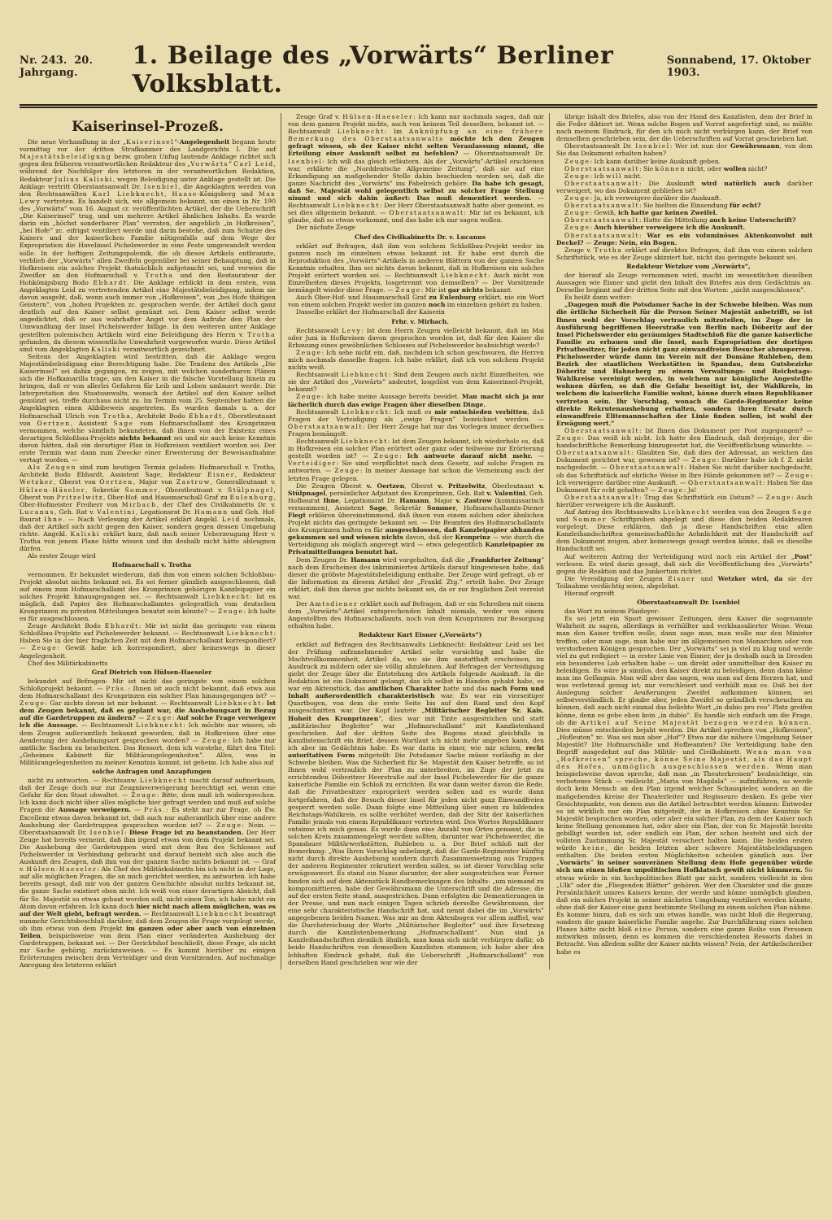Nr. 243. 20. Jahrgang. 1. Beilage des „Vorwärts“ Berliner Volksblatt. Sonnabend, 17. Oktober 1903.
Kaiserinsel-Prozeß.
Die neue Verhandlung in der „Kaiserinsel“-Angelegenheit begann heute vormittag vor der dritten Strafkammer des Landgerichts I. Die auf Majestätsbeleidigung bezw. groben Unfug lautende Anklage richtet sich gegen den früheren verantwortlichen Redakteur des „Vorwärts“ Carl Leid, während der Nachfolger des letzteren in der verantwortlichen Redaktion, Redakteur Julius Kaliski, wegen Beleidigung unter Anklage gestellt ist. Die Anklage vertritt Oberstaatsanwalt Dr. Isenbiel, die Angeklagten werden von den Rechtsanwälten Karl Liebknecht, Haase-Königsberg und Max Lewy vertreten. Es handelt sich, wie allgemein bekannt, um einen in Nr. 190 des „Vorwärts“ vom 16. August cr. veröffentlichten Artikel, der die Ueberschrift „Die Kaiserinsel“ trug, und um mehrere Artikel ähnlichen Inhalts. Es wurde darin ein „höchst sonderbarer Plan“ verraten, der angeblich „in Hofkreisen“, „bei Hofe“ zc. eifrigst ventiliert werde und darin bestehe, daß zum Schutze des Kaisers und der kaiserlichen Familie nötigenfalls auf dem Wege der Expropriation die Havelinsel Pichelswerder in eine Feste umgewandelt werden solle. In der heftigen Zeitungspolemik, die ob dieses Artikels entbrannte, verblieb der „Vorwärts“ allen Zweifeln gegenüber bei seiner Behauptung, daß in Hofkreisen ein solches Projekt thatsächlich aufgetaucht sei, und verwies die Zweifler an den Hofmarschall v. Trotha und den Restaurateur der Hohkönigsburg Bodo Ebhardt. Die Anklage erblickt in dem ersten, vom Angeklagten Leid zu vertretenden Artikel eine Majestätsbeleidigung, indem sie davon ausgeht, daß, wenn auch immer von „Hofkreisen“, von „bei Hofe thätigen Geistern“, von „hohen Projekten zc. gesprochen werde, der Artikel doch ganz deutlich auf den Kaiser selbst gemünzt sei. Dem Kaiser selbst werde angedichtet, daß er aus wahrhafter Angst vor dem Aufruhr den Plan der Umwandlung der Insel Pichelswerder billige. In den weiteren unter Anklage gestellten polemischen Artikeln wird eine Beleidigung des Herrn v. Trotha gefunden, da diesem wissentliche Unwahrheit vorgeworfen wurde. Diese Artikel sind vom Angeklagten Kaliski verantwortlich gezeichnet.
Seitens der Angeklagten wird bestritten, daß die Anklage wegen Majestätsbeleidigung eine Berechtigung habe. Die Tendenz des Artikels „Die Kaiserinsel“ sei dahin gegangen, zu zeigen, mit welchen sonderbaren Plänen sich die Hofkamarilla trage, um den Kaiser in die falsche Vorstellung hinein zu bringen, daß er von allerlei Gefahren für Leib und Leben umlauert werde. Die Interpretation des Staatsanwalts, wonach der Artikel auf den Kaiser selbst gemünzt sei, treffe durchaus nicht zu. Im Termin vom 25. September hatten die Angeklagten einen Alibibeweis angetreten. Es wurden damals u. a. der Hofmarschall Ulrich von Trotha, Architekt Bodo Ebhardt, Oberstleutnant von Oertzen, Assistent Sage vom Hofmarschallamt des Kronprinzen vernommen, welche sämtlich bekundeten, daß ihnen von der Existenz eines derartigen Schloßbau-Projekts nichts bekannt sei und sie auch keine Kenntnis davon hätten, daß ein derartiger Plan in Hofkreisen ventiliert worden sei. Der erste Termin war dann zum Zwecke einer Erweiterung der Beweisaufnahme vertagt worden. —
Als Zeugen sind zum heutigen Termin geladen: Hofmarschall v. Trotha, Architekt Bodo Ebhardt, Assistent Sage, Redakteur Eisner, Redakteur Wetzker, Oberst von Oertzen, Major von Zastrow, Generalleutnant v. Hülsen-Häseler, Sekretär Sommer, Oberstleutnant v. Stülpnagel, Oberst von Pritzelwitz, Ober-Hof- und Hausmarschall Graf zu Eulenburg, Ober-Hofmeister Freiherr von Mirbach, der Chef des Civilkabinetts Dr. v. Lucanus, Geh. Rat v. Valentini, Legationsrat Dr. Hamann und Geh. Hof-Baurat Ihne. — Nach Verlesung der Artikel erklärt Angekl. Leid nochmals, daß der Artikel sich nicht gegen den Kaiser, sondern gegen dessen Umgebung richte. Angekl. Kaliski erklärt kurz, daß nach seiner Ueberzeugung Herr v. Trotha von jenem Plane hätte wissen und ihn deshalb nicht hätte ableugnen dürfen.
Als erster Zeuge wird
Hofmarschall v. Trotha
vernommen. Er bekundet wiederum, daß ihm von einem solchen Schloßbau-Projekt absolut nichts bekannt sei. Es sei ferner gänzlich ausgeschlossen, daß auf einem zum Hofmarschallamt des Kronprinzen gehörigen Kanzleipapier ein solches Projekt hinausgegangen sei. — Rechtsanwalt Liebknecht: Ist es möglich, daß Papier des Hofmarschallamtes gelegentlich vom deutschen Kronprinzen zu privaten Mitteilungen benutzt sein könnte? — Zeuge: Ich halte es für ausgeschlossen.
Zeuge Architekt Bodo Ebhardt: Mir ist nicht das geringste von einem Schloßbau-Projekte auf Pichelswerder bekannt. — Rechtsanwalt Liebknecht: Haben Sie in der hier fraglichen Zeit mit dem Hofmarschallamt korrespondiert? — Zeuge: Gewiß habe ich korrespondiert, aber keineswegs in dieser Angelegenheit.
Chef des Militärkabinetts
Graf Dietrich von Hülsen-Haeseler
bekundet auf Befragen: Mir ist nicht das geringste von einem solchen Schloßprojekt bekannt. — Präs.: Ihnen ist auch nicht bekannt, daß etwa aus dem Hofmarschallamt des Kronprinzen ein solcher Plan hinausgegangen ist? — Zeuge: Gar nichts davon ist mir bekannt. — Rechtsanwalt Liebknecht: Ist dem Zeugen bekannt, daß es geplant war, die Aushebungsart in Bezug auf die Gardetruppen zu ändern? — Zeuge: Auf solche Frage verweigere ich die Aussage. — Rechtsanwalt Liebknecht: Ich möchte nur wissen, ob dem Zeugen außeramtlich bekannt geworden, daß in Hofkreisen über eine Aenderung der Aushebungsart gesprochen worden? — Zeuge: Ich habe nur amtliche Sachen zu bearbeiten. Das Ressort, dem ich vorstehe, führt den Titel: „Geheimes Kabinett für Militärangelegenheiten“. Alles, was in Militärangelegenheiten zu meiner Kenntnis kommt, ist geheim. Ich habe also auf
solche Anfragen und Anzapfungen
nicht zu antworten. — Rechtsanw. Liebknecht macht darauf aufmerksam, daß der Zeuge doch nur zur Zeugnisverweigerung berechtigt sei, wenn eine Gefahr für den Staat obwaltet. — Zeuge: Bitte, dem muß ich widersprechen. Ich kann doch nicht über alles mögliche hier gefragt werden und muß auf solche Fragen die Aussage verweigern. — Präs.: Es steht nur zur Frage, ob Ew. Excellenz etwas davon bekannt ist, daß auch nur außeramtlich über eine andere Aushebung der Gardetruppen gesprochen worden ist? — Zeuge: Nein. — Oberstaatsanwalt Dr. Isenbiel: Diese Frage ist zu beanstanden. Der Herr Zeuge hat bereits verneint, daß ihm irgend etwas von dem Projekt bekannt sei. Die Aushebung der Gardetruppen wird mit dem Bau des Schlosses auf Pichelswerder in Verbindung gebracht und darauf bezieht sich also auch die Auskunft des Zeugen, daß ihm von der ganzen Sache nichts bekannt ist. — Graf v. Hülsen-Haeseler: Als Chef des Militärkabinetts bin ich nicht in der Lage, auf alle möglichen Fragen, die an mich gerichtet werden, zu antworten. Ich habe bereits gesagt, daß mir von der ganzen Geschichte absolut nichts bekannt ist, die ganze Sache existiert eben nicht. Ich weiß von einer derartigen Absicht, daß für Se. Majestät so etwas gebaut werden soll, nicht einen Ton, ich habe nicht ein Atom davon erfahren. Ich kann doch hier nicht nach allem möglichen, was es auf der Welt giebt, befragt werden. — Rechtsanwalt Liebknecht beantragt nunmehr Gerichtsbeschluß darüber, daß dem Zeugen die Frage vorgelegt werde, ob ihm etwas von dem Projekt im ganzen oder aber auch von einzelnen Teilen, beispielsweise von dem Plan einer veränderten Aushebung der Gardetruppen, bekannt sei. — Der Gerichtshof beschließt, diese Frage, als nicht zur Sache gehörig, zurückzuweisen. — Es kommt hierüber zu einigen Erörterungen zwischen dem Verteidiger und dem Vorsitzenden. Auf nochmalige Anregung des letzteren erklärt
Zeuge Graf v. Hülsen-Haeseler: Ich kann nur nochmals sagen, daß mir von dem ganzen Projekt nichts, auch von keinem Teil desselben, bekannt ist. — Rechtsanwalt Liebknecht: Im Anknüpfung an eine frühere Bemerkung des Oberstaatsanwalts möchte ich den Zeugen gefragt wissen, ob der Kaiser nicht selten Veranlassung nimmt, die Erteilung einer Auskunft selbst zu befehlen? — Oberstaatsanwalt Dr. Isenbiel: Ich will das gleich erläutern. Als der „Vorwärts“-Artikel erschienen war, erklärte die „Norddeutsche Allgemeine Zeitung“, daß sie auf eine Erkundigung an maßgebender Stelle dahin beschieden worden sei, daß die ganze Nachricht des „Vorwärts“ ins Fabelreich gehöre. Da habe ich gesagt, daß Se. Majestät wohl gelegentlich selbst zu solcher Frage Stellung nimmt und sich dahin äußert: Das muß dementiert werden. — Rechtsanwalt Liebknecht: Der Herr Oberstaatsanwalt hatte aber gemeint, es sei dies allgemein bekannt. — Oberstaatsanwalt: Mir ist es bekannt, ich glaube, daß so etwas vorkommt, und das habe ich nur sagen wollen.
Der nächste Zeuge
Chef des Civilkabinetts Dr. v. Lucanus
erklärt auf Befragen, daß ihm von solchem Schloßbau-Projekt weder im ganzen noch im einzelnen etwas bekannt ist. Er habe erst durch die Reproduktion des „Vorwärts“-Artikels in anderen Blättern von der ganzen Sache Kenntnis erhalten. Ihm sei nichts davon bekannt, daß in Hofkreisen ein solches Projekt erörtert worden sei. — Rechtsanwalt Liebknecht: Auch nicht von Einzelheiten dieses Projekts, losgetrennt von demselben? — Der Vorsitzende bemängelt wieder diese Frage. — Zeuge: Mir ist gar nichts bekannt.
Auch Ober-Hof- und Hausmarschall Graf zu Eulenburg erklärt, nie ein Wort von einem solchen Projekt weder im ganzen noch im einzelnen gehört zu haben.
Dasselbe erklärt der Hofmarschall der Kaiserin
Frhr. v. Mirbach.
Rechtsanwalt Levy: Ist dem Herrn Zeugen vielleicht bekannt, daß im Mai oder Juni in Hofkreisen davon gesprochen worden ist, daß für den Kaiser die Erbauung eines gewöhnlichen Schlosses auf Pichelswerder beabsichtigt werde?
Zeuge: Ich sehe nicht ein, daß, nachdem ich schon geschworen, die Herren mich nochmals dasselbe fragen. Ich habe erklärt, daß ich von solchem Projekt nichts weiß.
Rechtsanwalt Liebknecht: Sind dem Zeugen auch nicht Einzelheiten, wie sie der Artikel des „Vorwärts“ andeutet, losgelöst von dem Kaiserinsel-Projekt, bekannt?
Zeuge: Ich habe meine Aussage bereits beeidet. Man macht sich ja nur lächerlich durch das ewige Fragen über dieselben Dinge.
Rechtsanwalt Liebknecht: Ich muß es mir entschieden verbitten, daß Fragen der Verteidigung als „ewige Fragen“ bezeichnet werden. — Oberstaatsanwalt: Der Herr Zeuge hat nur das Vorlegen immer derselben Fragen bemängelt.
Rechtsanwalt Liebknecht: Ist dem Zeugen bekannt, ich wiederhole es, daß in Hofkreisen ein solcher Plan erörtert oder ganz oder teilweise zur Erörterung gestellt worden ist? — Zeuge: Ich antworte darauf nicht mehr. — Verteidiger: Sie sind verpflichtet nach dem Gesetz, auf solche Fragen zu antworten. — Zeuge: In meiner Aussage hat schon die Verneinung auch der letzten Frage gelegen.
Die Zeugen Oberst v. Oertzen, Oberst v. Pritzelwitz, Oberleutnant v. Stülpnagel, persönlicher Adjutant des Kronprinzen, Geh. Rat v. Valentini, Geh. Hofbaurat Ihne, Legationsrat Dr. Hamann, Major v. Zastrow (kommissarisch vernommen), Assistent Sage, Sekretär Sommer, Hofmarschallamts-Diener Fiegt erklären übereinstimmend, daß ihnen von einem solchen oder ähnlichen Projekt nichts das geringste bekannt sei. — Die Beamten des Hofmarschallamts des Kronprinzen halten es für ausgeschlossen, daß Kanzleipapier abhanden gekommen sei und wissen nichts davon, daß der Kronprinz — wie durch die Verteidigung als möglich angeregt wird — etwa gelegentlich Kanzleipapier zu Privatmitteilungen benutzt hat.
Dem Zeugen Dr. Hamann wird vorgehalten, daß die „Frankfurter Zeitung“ nach dem Erscheinen des inkriminierten Artikels darauf hingewiesen habe, daß dieser die gröbste Majestätsbeleidigung enthalte. Der Zeuge wird gefragt, ob er die Information zu diesem Artikel der „Frankf. Ztg.“ erteilt habe. Der Zeuge erklärt, daß ihm davon gar nichts bekannt sei, da er zur fraglichen Zeit verreist war.
Der Amtsdiener erklärt noch auf Befragen, daß er ein Schreiben mit einem dem „Vorwärts“-Artikel entsprechenden Inhalt niemals, weder von einem Angestellten des Hofmarschallamts, noch von dem Kronprinzen zur Besorgung erhalten habe.
Redakteur Kurt Eisner („Vorwärts“)
erklärt auf Befragen des Rechtsanwalts Liebknecht: Redakteur Leid sei bei der Prüfung aufzunehmender Artikel sehr vorsichtig und habe die Machtvollkommenheit, Artikel da, wo sie ihm unstatthaft erscheinen, im Ausdruck zu mildern oder sie völlig abzulehnen. Auf Befragen der Verteidigung giebt der Zeuge über die Entstehung des Artikels folgende Auskunft. In die Redaktion ist ein Dokument gelangt, das ich selbst in Händen gehabt habe, es war ein Aktenstück, das amtlichen Charakter hatte und das nach Form und Inhalt außerordentlich charakteristisch war. Es war ein vierseitiger Quartbogen, von dem die erste Seite bis auf den Rand und den Kopf ausgeschnitten war. Der Kopf lautete „Militärischer Begleiter Sr. Kais. Hoheit des Kronprinzen“, dies war mit Tinte ausgestrichen und statt „militärischer Begleiter“ war „Hofmarschallamt“ mit Kanzlistenhand geschrieben. Auf der dritten Seite des Bogens stand gleichfalls in Kanzlistenschrift ein Brief, dessen Wortlaut ich nicht mehr angeben kann, den ich aber im Gedächtnis habe. Es war darin in einer, wie mir schien, recht autoritativen Form mitgeteilt: Die Potsdamer Sache müsse vorläufig in der Schwebe bleiben. Was die Sicherheit für Se. Majestät den Kaiser betreffe, so ist Ihnen wohl vertraulich der Plan zu unterbreiten, im Zuge der jetzt zu errichtenden Döberitzer Heerstraße auf der Insel Pichelswerder für die ganze kaiserliche Familie ein Schloß zu errichten. Es war dann weiter davon die Rede, daß die Privatbesitzer expropriiert werden sollen und es wurde dann fortgefahren, daß der Besuch dieser Insel für jeden nicht ganz Einwandfreien gesperrt werden solle. Dann folgte eine Mitteilung über einen zu bildenden Reichstags-Wahlkreis, es sollte verhütet werden, daß der Sitz der kaiserlichen Familie jemals von einem Republikaner vertreten wird. Des Wortes Republikaner entsinne ich mich genau. Es wurde dann eine Anzahl von Orten genannt, die in solchen Kreis zusammengelegt werden sollten, darunter war Pichelswerder, die Spandauer Militärwerkstätten, Ruhleben u. a. Der Brief schloß mit der Bemerkung: „Was Ihren Vorschlag anbelangt, daß die Garde-Regimenter künftig nicht durch direkte Aushebung sondern durch Zusammensetzung aus Truppen der anderen Regimenter rekrutiert werden sollen, so ist dieser Vorschlag sehr erwägenswert. Es stand ein Name darunter, der aber ausgestrichen war. Ferner fanden sich auf dem Aktenstück Randbemerkungen des Inhalts: „um niemand zu kompromittieren, habe der Gewährsmann die Unterschrift und die Adresse, die auf der ersten Seite stand, ausgestrichen. Dann erfolgten die Dementierungen in der Presse, und nun nach einigen Tagen schrieb derselbe Gewährsmann, der eine sehr charakteristische Handschrift hat, und nennt dabei die im „Vorwärts“ angegebenen beiden Namen. Was mir an dem Aktenbogen vor allem auffiel, war die Durchstreichung der Worte „Militärischer Begleiter“ und ihre Ersetzung durch die Kanzlistenbemerkung „Hofmarschallamt“. Nun sind ja Kanzleihandschriften ziemlich ähnlich, man kann sich nicht verbürgen dafür, ob beide Handschriften von demselben Kanzlisten stammen; ich habe aber den lebhaften Eindruck gehabt, daß die Ueberschrift „Hofmarschallamt“ von derselben Hand geschrieben war wie der
übrige Inhalt des Briefes, also von der Hand des Kanzlisten, dem der Brief in die Feder diktiert ist. Wenn solche Bogen auf Vorrat angefertigt sind, so müßte nach meinem Eindruck, für den ich mich nicht verbürgen kann, der Brief von demselben geschrieben sein, der die Ueberschriften auf Vorrat geschrieben hat.
Oberstaatsanwalt Dr. Isenbiel: Wer ist nun der Gewährsmann, von dem Sie das Dokument erhalten haben?
Zeuge: Ich kann darüber keine Auskunft geben.
Oberstaatsanwalt: Sie können nicht, oder wollen nicht?
Zeuge: Ich will nicht.
Oberstaatsanwalt: Die Auskunft wird natürlich auch darüber verweigert, wo das Dokument geblieben ist?
Zeuge: Ja, ich verweigere darüber die Auskunft.
Oberstaatsanwalt: Sie hielten die Einsendung für echt?
Zeuge: Gewiß, ich hatte gar keinen Zweifel.
Oberstaatsanwalt: Hatte die Mitteilung auch keine Unterschrift?
Zeuge: Auch hierüber verweigere ich die Auskunft.
Oberstaatsanwalt: War es ein voluminöses Aktenkonvolut mit Deckel? — Zeuge: Nein, ein Bogen.
Zeuge v. Trotha erklärt auf direktes Befragen, daß ihm von einem solchen Schriftstück, wie es der Zeuge skizziert hat, nicht das geringste bekannt sei.
Redakteur Wetzker vom „Vorwärts“,
der hierauf als Zeuge vernommen wird, macht im wesentlichen dieselben Aussagen wie Eisner und giebt den Inhalt des Briefes aus dem Gedächtnis an. Derselbe beginnt auf der dritten Seite mit den Worten: „nicht ausgeschlossen“.
Es heißt dann weiter:
„Dagegen muß die Potsdamer Sache in der Schwebe bleiben. Was nun die örtliche Sicherheit für die Person Seiner Majestät anbetrifft, so ist Ihnen wohl der Vorschlag vertraulich mitzuteilen, im Zuge der in Ausführung begriffenen Heerstraße von Berlin nach Döberitz auf der Insel Pichelswerder ein geräumiges Stadtschloß für die ganze kaiserliche Familie zu erbauen und die Insel, nach Expropriation der dortigen Privatbesitzer, für jeden nicht ganz einwandfreien Besucher abzusperren. Pichelswerder würde dann im Verein mit der Domäne Ruhleben, dem Bezirk der staatlichen Werkstätten in Spandau, dem Gutsbezirke Döberitz und Hahneberg zu einem Verwaltungs- und Reichstags-Wahlkreise vereinigt werden, in welchem nur königliche Angestellte wohnen dürfen, so daß die Gefahr beseitigt ist, der Wahlkreis, in welchem die kaiserliche Familie wohnt, könne durch einen Republikaner vertreten sein. Ihr Vorschlag, wonach die Garde-Regimenter keine direkte Rekrutenaushebung erhalten, sondern ihren Ersatz durch einwandfreie Elitemannschaften der Linie finden sollen, ist wohl der Erwägung wert.“
Oberstaatsanwalt: Ist Ihnen das Dokument per Post zugegangen? — Zeuge: Das weiß ich nicht. Ich hatte den Eindruck, daß derjenige, der die handschriftliche Bemerkung hinzugesetzt hat, die Veröffentlichung wünschte. — Oberstaatsanwalt: Glaubten Sie, daß dies der Adressat, an welchen das Dokument gerichtet war, gewesen ist? — Zeuge: Darüber habe ich f. Z. nicht nachgedacht. — Oberstaatsanwalt: Haben Sie nicht darüber nachgedacht, ob das Schriftstück auf ehrliche Weise in Ihre Hände gekommen ist? — Zeuge: Ich verweigere darüber eine Auskunft. — Oberstaatsanwalt: Haben Sie das Dokument für echt gehalten? — Zeuge: Ja!
Oberstaatsanwalt: Trug das Schriftstück ein Datum? — Zeuge: Auch hierüber verweigere ich die Auskunft.
Auf Antrag des Rechtsanwalts Liebknecht werden von den Zeugen Sage und Sommer Schriftproben abgelegt und diese den beiden Redakteuren vorgelegt. Diese erklären, daß ja diese Handschriften eine allen Kanzleihandschriften gemeinschaftliche Aehnlichkeit mit der Handschrift auf dem Dokument zeigen, aber keineswegs gesagt werden könne, daß es dieselbe Handschrift sei.
Auf weiteren Antrag der Verteidigung wird noch ein Artikel der „Post“ verlesen. Es wird darin gesagt, daß sich die Veröffentlichung des „Vorwärts“ gegen die Reaktion und das Junkertum richtet.
Die Vereidigung der Zeugen Eisner und Wetzker wird, da sie der Teilnahme verdächtig seien, abgelehnt.
Hierauf ergreift
Oberstaatsanwalt Dr. Isenbiel
das Wort zu seinem Plaidoyer:
Es sei jetzt ein Sport gewisser Zeitungen, dem Kaiser die sogenannte Wahrheit zu sagen, allerdings in verhüllter und verklausulierter Weise. Wenn man den Kaiser treffen wolle, dann sage man, man wolle nur den Minister treffen, oder man sage, man habe nur im allgemeinen von Monarchen oder von verstorbenen Königen gesprochen. Der „Vorwärts“ sei ja viel zu klug und werde viel zu gut redigiert — in erster Linie von Eisner, der ja deshalb auch in Dresden ein besonderes Lob erhalten habe — um direkt oder unmittelbar den Kaiser zu beleidigen. Es wäre ja sinnlos, den Kaiser direkt zu beleidigen, denn dann käme man ins Gefängnis. Man will aber das sagen, was man auf dem Herzen hat, und was verletzend genug ist; nur verschleiert und verhüllt man es. Daß bei der Auslegung solcher Aeußerungen Zweifel aufkommen können, sei selbstverständlich. Er glaube aber, jeden Zweifel so gründlich verscheuchen zu können, daß auch nicht einmal das beliebte Wort „in dubio pro reo“ Platz greifen könne, denn es gebe eben kein „in dubio“. Es handle sich einfach um die Frage, ob die Artikel auf Seine Majestät bezogen werden können. Dies müsse entschieden bejaht werden. Die Artikel sprechen von „Hofkreisen“, „Hofleuten“ zc. Was sei nun aber „Hof“? Etwa nur die nähere Umgebung Seiner Majestät? Die Hofmarschälle und Hofbeamten? Die Verteidigung habe den Begriff ausgedehnt auf das Militär- und Civilkabinett. Wenn man von „Hofkreisen“ spreche, könne Seine Majestät, als das Haupt des Hofes, unmöglich ausgeschlossen werden. Wenn man beispielsweise davon spreche, daß man „in Theaterkreisen“ beabsichtige, ein verbotenes Stück — vielleicht „Maria von Magdala“ — aufzuführen, so werde doch kein Mensch an den Plan irgend welcher Schauspieler, sondern an die maßgebenden Kreise der Theaterleiter und Regisseure denken. Es gebe vier Gesichtspunkte, von denen aus die Artikel betrachtet werden können: Entweder es ist wirklich nur ein Plan mitgeteilt, der in Hofkreisen ohne Kenntnis Sr. Majestät besprochen worden, oder aber ein solcher Plan, zu dem der Kaiser noch keine Stellung genommen hat, oder aber ein Plan, der von Sr. Majestät bereits gebilligt worden ist, oder endlich ein Plan, der schon besteht und sich der vollsten Zustimmung Sr. Majestät versichert halten kann. Die beiden ersten würde keine, die beiden letzten aber schwere Majestätsbeleidigungen enthalten. Die beiden ersten Möglichkeiten scheiden gänzlich aus. Der „Vorwärts“ in seiner souveränen Stellung dem Hofe gegenüber würde sich um einen bloßen unpolitischen Hofklatsch gewiß nicht kümmern. So etwas würde in ein hochpolitisches Blatt gar nicht, sondern vielleicht in den „Ulk“ oder die „Fliegenden Blätter“ gehören. Wer den Charakter und die ganze Persönlichkeit unsres Kaisers kenne, der werde und könne unmöglich glauben, daß ein solches Projekt in seiner nächsten Umgebung ventiliert werden könnte, ohne daß der Kaiser eine ganz bestimmte Stellung zu einem solchen Plan nähme. Es komme hinzu, daß es sich um etwas handle, was nicht bloß die Regierung, sondern die ganze kaiserliche Familie angehe. Zur Durchführung eines solchen Planes hätte nicht bloß eine Person, sondern eine ganze Reihe von Personen mitwirken müssen, denn es kommen die verschiedensten Ressorts dabei in Betracht. Von alledem sollte der Kaiser nichts wissen? Nein, der Artikelschreiber habe es